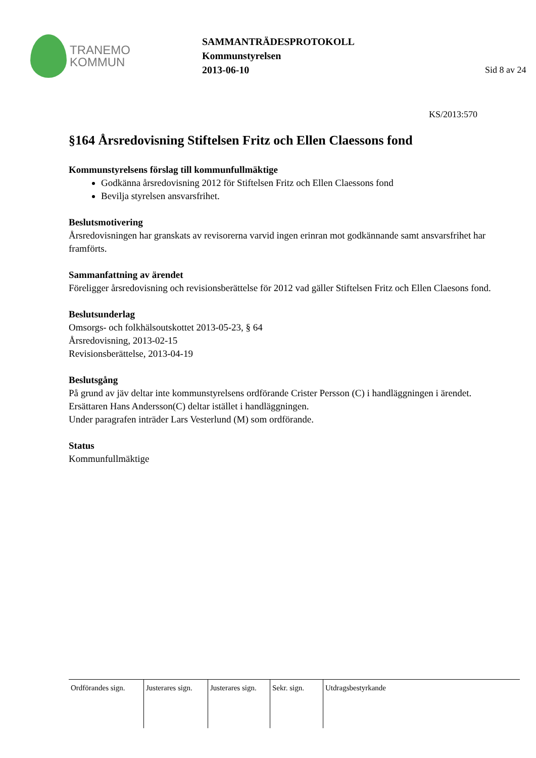TRANEMO
KOMMUN
SAMMANTRÄDESPROTOKOLL
Kommunstyrelsen
2013-06-10
Sid 8 av 24
KS/2013:570
§164 Årsredovisning Stiftelsen Fritz och Ellen Claessons fond
Kommunstyrelsens förslag till kommunfullmäktige
Godkänna årsredovisning 2012 för Stiftelsen Fritz och Ellen Claessons fond
Bevilja styrelsen ansvarsfrihet.
Beslutsmotivering
Årsredovisningen har granskats av revisorerna varvid ingen erinran mot godkännande samt ansvarsfrihet har framförts.
Sammanfattning av ärendet
Föreligger årsredovisning och revisionsberättelse för 2012 vad gäller Stiftelsen Fritz och Ellen Claesons fond.
Beslutsunderlag
Omsorgs- och folkhälsoutskottet 2013-05-23, § 64
Årsredovisning, 2013-02-15
Revisionsberättelse, 2013-04-19
Beslutsgång
På grund av jäv deltar inte kommunstyrelsens ordförande Crister Persson (C) i handläggningen i ärendet. Ersättaren Hans Andersson(C) deltar istället i handläggningen.
Under paragrafen inträder Lars Vesterlund (M) som ordförande.
Status
Kommunfullmäktige
Ordförandes sign.
Justerares sign.
Justerares sign.
Sekr. sign.
Utdragsbestyrkande